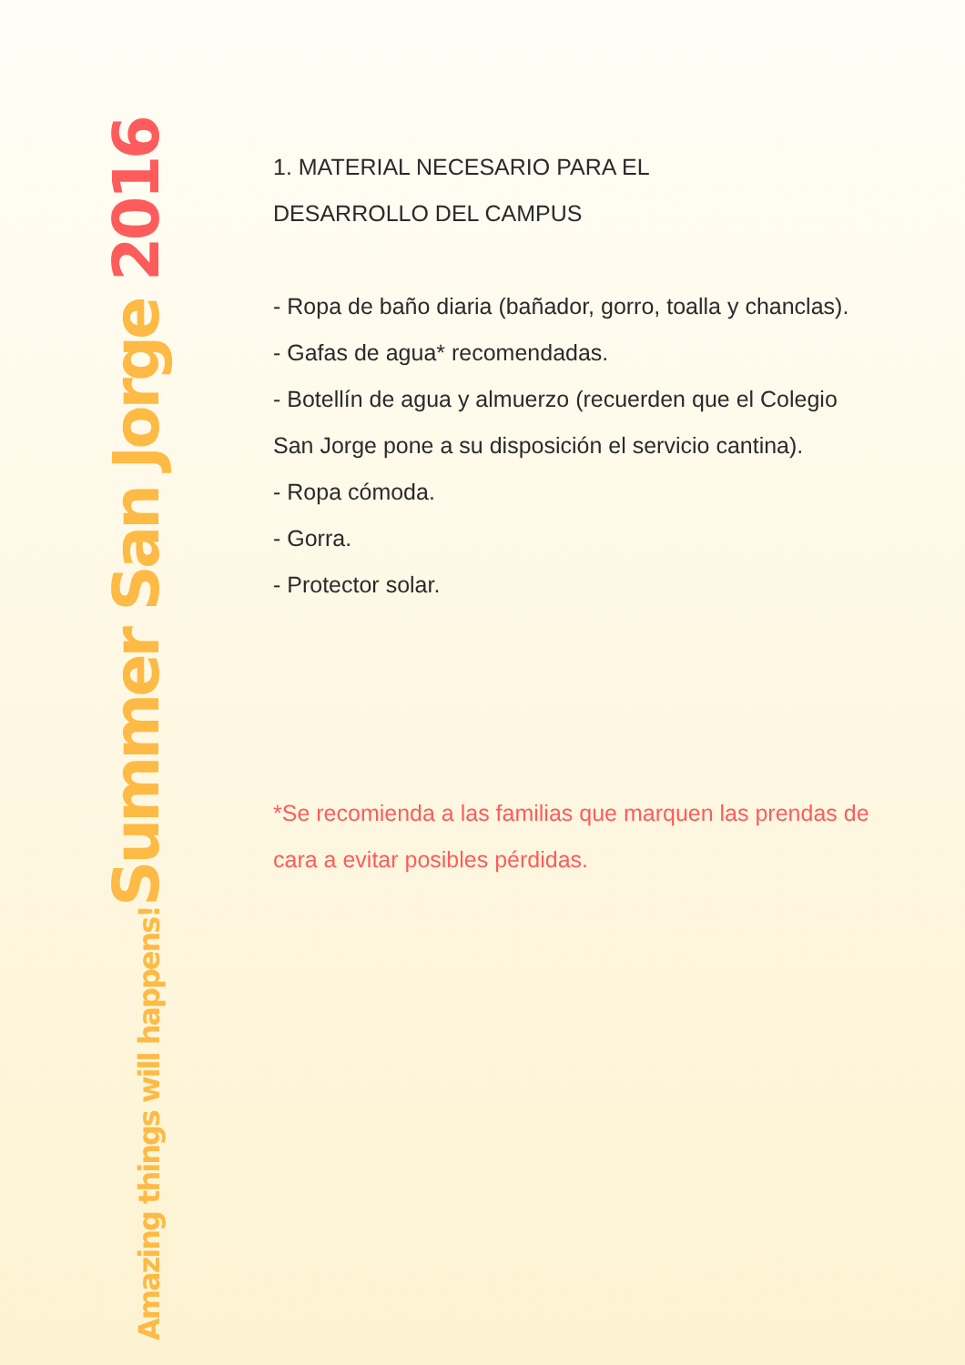Summer San Jorge 2016
Amazing things will happens!
1. MATERIAL NECESARIO PARA EL
DESARROLLO DEL CAMPUS
- Ropa de baño diaria (bañador, gorro, toalla y chanclas).
- Gafas de agua* recomendadas.
- Botellín de agua y almuerzo (recuerden que el Colegio San Jorge pone a su disposición el servicio cantina).
- Ropa cómoda.
- Gorra.
- Protector solar.
*Se recomienda a las familias que marquen las prendas de cara a evitar posibles pérdidas.